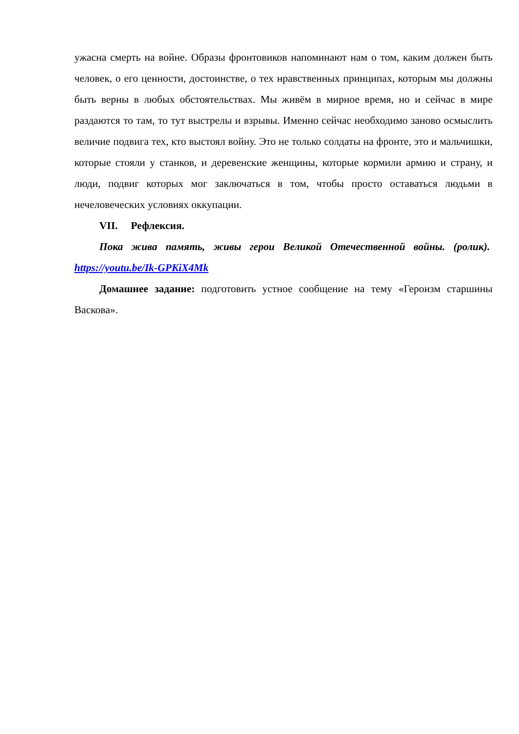ужасна смерть на войне. Образы фронтовиков напоминают нам о том, каким должен быть человек, о его ценности, достоинстве, о тех нравственных принципах, которым мы должны быть верны в любых обстоятельствах. Мы живём в мирное время, но и сейчас в мире раздаются то там, то тут выстрелы и взрывы. Именно сейчас необходимо заново осмыслить величие подвига тех, кто выстоял войну. Это не только солдаты на фронте, это и мальчишки, которые стояли у станков, и деревенские женщины, которые кормили армию и страну, и люди, подвиг которых мог заключаться в том, чтобы просто оставаться людьми в нечеловеческих условиях оккупации.
VII. Рефлексия.
Пока жива память, живы герои Великой Отечественной войны. (ролик). https://youtu.be/Ik-GPKiX4Mk
Домашнее задание: подготовить устное сообщение на тему «Героизм старшины Васкова».